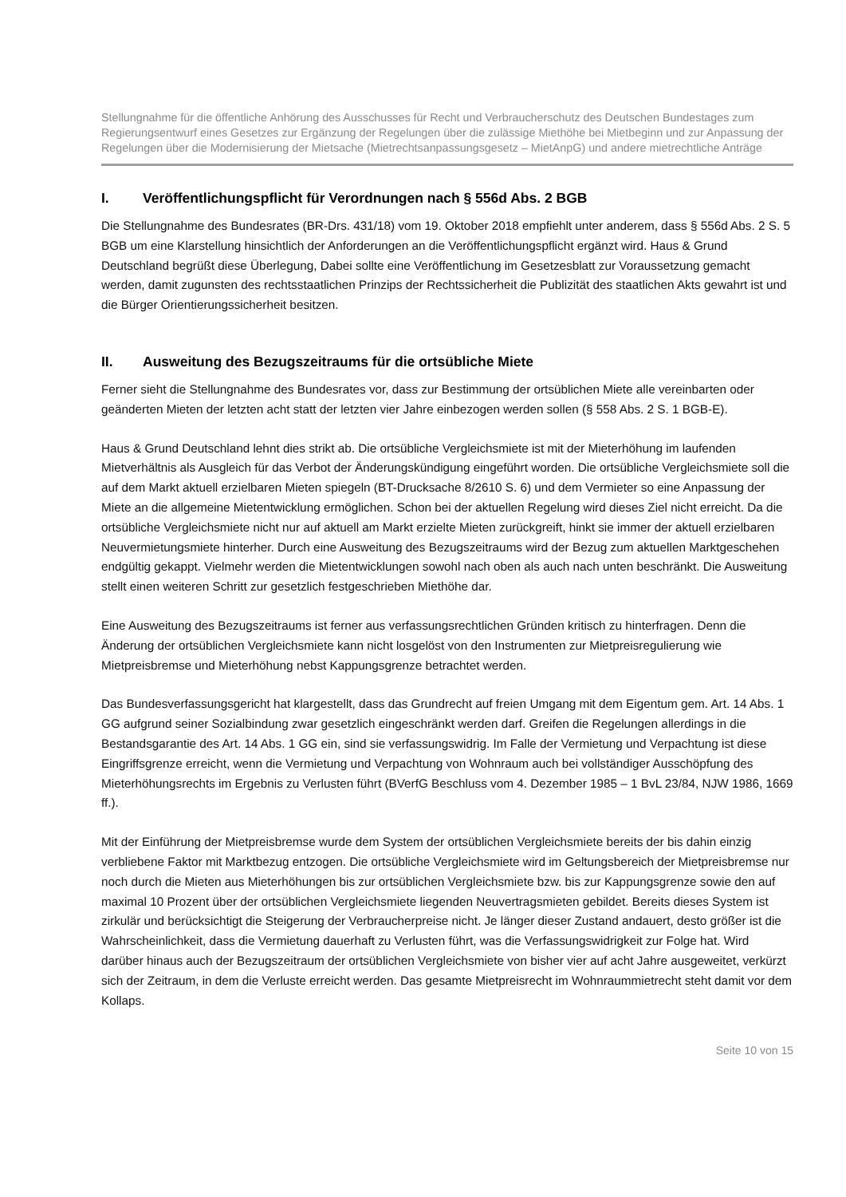Stellungnahme für die öffentliche Anhörung des Ausschusses für Recht und Verbraucherschutz des Deutschen Bundestages zum Regierungsentwurf eines Gesetzes zur Ergänzung der Regelungen über die zulässige Miethöhe bei Mietbeginn und zur Anpassung der Regelungen über die Modernisierung der Mietsache (Mietrechtsanpassungsgesetz – MietAnpG) und andere mietrechtliche Anträge
I. Veröffentlichungspflicht für Verordnungen nach § 556d Abs. 2 BGB
Die Stellungnahme des Bundesrates (BR-Drs. 431/18) vom 19. Oktober 2018 empfiehlt unter anderem, dass § 556d Abs. 2 S. 5 BGB um eine Klarstellung hinsichtlich der Anforderungen an die Veröffentlichungspflicht ergänzt wird. Haus & Grund Deutschland begrüßt diese Überlegung, Dabei sollte eine Veröffentlichung im Gesetzesblatt zur Voraussetzung gemacht werden, damit zugunsten des rechtsstaatlichen Prinzips der Rechtssicherheit die Publizität des staatlichen Akts gewahrt ist und die Bürger Orientierungssicherheit besitzen.
II. Ausweitung des Bezugszeitraums für die ortsübliche Miete
Ferner sieht die Stellungnahme des Bundesrates vor, dass zur Bestimmung der ortsüblichen Miete alle vereinbarten oder geänderten Mieten der letzten acht statt der letzten vier Jahre einbezogen werden sollen (§ 558 Abs. 2 S. 1 BGB-E).
Haus & Grund Deutschland lehnt dies strikt ab. Die ortsübliche Vergleichsmiete ist mit der Mieterhöhung im laufenden Mietverhältnis als Ausgleich für das Verbot der Änderungskündigung eingeführt worden. Die ortsübliche Vergleichsmiete soll die auf dem Markt aktuell erzielbaren Mieten spiegeln (BT-Drucksache 8/2610 S. 6) und dem Vermieter so eine Anpassung der Miete an die allgemeine Mietentwicklung ermöglichen. Schon bei der aktuellen Regelung wird dieses Ziel nicht erreicht. Da die ortsübliche Vergleichsmiete nicht nur auf aktuell am Markt erzielte Mieten zurückgreift, hinkt sie immer der aktuell erzielbaren Neuvermietungsmiete hinterher. Durch eine Ausweitung des Bezugszeitraums wird der Bezug zum aktuellen Marktgeschehen endgültig gekappt. Vielmehr werden die Mietentwicklungen sowohl nach oben als auch nach unten beschränkt. Die Ausweitung stellt einen weiteren Schritt zur gesetzlich festgeschrieben Miethöhe dar.
Eine Ausweitung des Bezugszeitraums ist ferner aus verfassungsrechtlichen Gründen kritisch zu hinterfragen. Denn die Änderung der ortsüblichen Vergleichsmiete kann nicht losgelöst von den Instrumenten zur Mietpreisregulierung wie Mietpreisbremse und Mieterhöhung nebst Kappungsgrenze betrachtet werden.
Das Bundesverfassungsgericht hat klargestellt, dass das Grundrecht auf freien Umgang mit dem Eigentum gem. Art. 14 Abs. 1 GG aufgrund seiner Sozialbindung zwar gesetzlich eingeschränkt werden darf. Greifen die Regelungen allerdings in die Bestandsgarantie des Art. 14 Abs. 1 GG ein, sind sie verfassungswidrig. Im Falle der Vermietung und Verpachtung ist diese Eingriffsgrenze erreicht, wenn die Vermietung und Verpachtung von Wohnraum auch bei vollständiger Ausschöpfung des Mieterhöhungsrechts im Ergebnis zu Verlusten führt (BVerfG Beschluss vom 4. Dezember 1985 – 1 BvL 23/84, NJW 1986, 1669 ff.).
Mit der Einführung der Mietpreisbremse wurde dem System der ortsüblichen Vergleichsmiete bereits der bis dahin einzig verbliebene Faktor mit Marktbezug entzogen. Die ortsübliche Vergleichsmiete wird im Geltungsbereich der Mietpreisbremse nur noch durch die Mieten aus Mieterhöhungen bis zur ortsüblichen Vergleichsmiete bzw. bis zur Kappungsgrenze sowie den auf maximal 10 Prozent über der ortsüblichen Vergleichsmiete liegenden Neuvertragsmieten gebildet. Bereits dieses System ist zirkulär und berücksichtigt die Steigerung der Verbraucherpreise nicht. Je länger dieser Zustand andauert, desto größer ist die Wahrscheinlichkeit, dass die Vermietung dauerhaft zu Verlusten führt, was die Verfassungswidrigkeit zur Folge hat. Wird darüber hinaus auch der Bezugszeitraum der ortsüblichen Vergleichsmiete von bisher vier auf acht Jahre ausgeweitet, verkürzt sich der Zeitraum, in dem die Verluste erreicht werden. Das gesamte Mietpreisrecht im Wohnraummietrecht steht damit vor dem Kollaps.
Seite 10 von 15